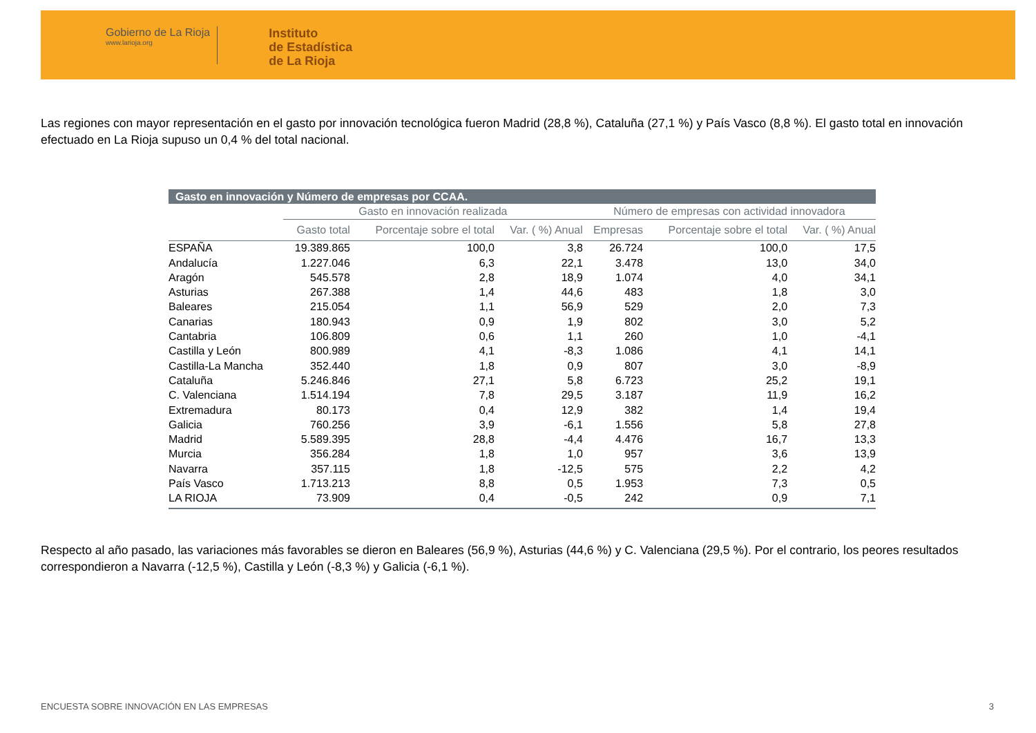Gobierno de La Rioja
www.larioja.org
Instituto
de Estadística
de La Rioja
Las regiones con mayor representación en el gasto por innovación tecnológica fueron Madrid (28,8 %), Cataluña (27,1 %) y País Vasco (8,8 %). El gasto total en innovación efectuado en La Rioja supuso un 0,4 % del total nacional.
| Gasto en innovación y Número de empresas por CCAA. | | | | | | |
| --- | --- | --- | --- | --- | --- | --- |
| | Gasto en innovación realizada | | | Número de empresas con actividad innovadora | | |
| | Gasto total | Porcentaje sobre el total | Var. ( %) Anual | Empresas | Porcentaje sobre el total | Var. ( %) Anual |
| ESPAÑA | 19.389.865 | 100,0 | 3,8 | 26.724 | 100,0 | 17,5 |
| Andalucía | 1.227.046 | 6,3 | 22,1 | 3.478 | 13,0 | 34,0 |
| Aragón | 545.578 | 2,8 | 18,9 | 1.074 | 4,0 | 34,1 |
| Asturias | 267.388 | 1,4 | 44,6 | 483 | 1,8 | 3,0 |
| Baleares | 215.054 | 1,1 | 56,9 | 529 | 2,0 | 7,3 |
| Canarias | 180.943 | 0,9 | 1,9 | 802 | 3,0 | 5,2 |
| Cantabria | 106.809 | 0,6 | 1,1 | 260 | 1,0 | -4,1 |
| Castilla y León | 800.989 | 4,1 | -8,3 | 1.086 | 4,1 | 14,1 |
| Castilla-La Mancha | 352.440 | 1,8 | 0,9 | 807 | 3,0 | -8,9 |
| Cataluña | 5.246.846 | 27,1 | 5,8 | 6.723 | 25,2 | 19,1 |
| C. Valenciana | 1.514.194 | 7,8 | 29,5 | 3.187 | 11,9 | 16,2 |
| Extremadura | 80.173 | 0,4 | 12,9 | 382 | 1,4 | 19,4 |
| Galicia | 760.256 | 3,9 | -6,1 | 1.556 | 5,8 | 27,8 |
| Madrid | 5.589.395 | 28,8 | -4,4 | 4.476 | 16,7 | 13,3 |
| Murcia | 356.284 | 1,8 | 1,0 | 957 | 3,6 | 13,9 |
| Navarra | 357.115 | 1,8 | -12,5 | 575 | 2,2 | 4,2 |
| País Vasco | 1.713.213 | 8,8 | 0,5 | 1.953 | 7,3 | 0,5 |
| LA RIOJA | 73.909 | 0,4 | -0,5 | 242 | 0,9 | 7,1 |
Respecto al año pasado, las variaciones más favorables se dieron en Baleares (56,9 %), Asturias (44,6 %) y C. Valenciana (29,5 %). Por el contrario, los peores resultados correspondieron a Navarra (-12,5 %), Castilla y León (-8,3 %) y Galicia (-6,1 %).
ENCUESTA SOBRE INNOVACIÓN EN LAS EMPRESAS 3